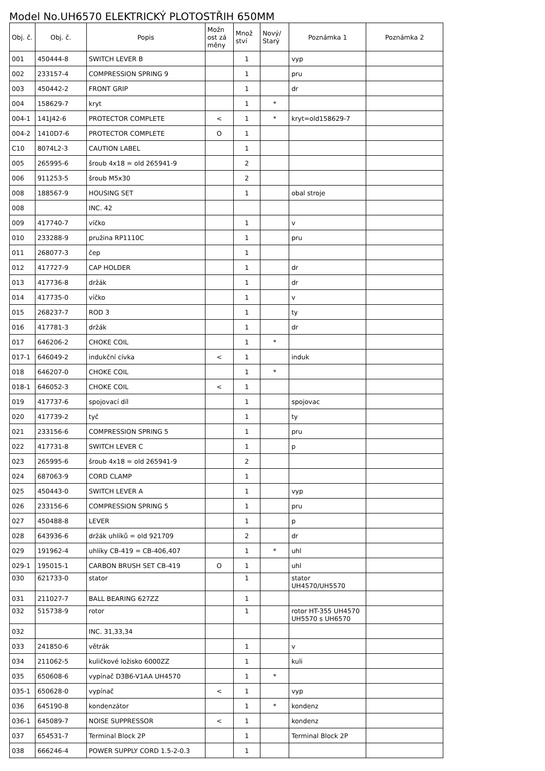Model No.UH6570 ELEKTRICKÝ PLOTOSTŘIH 650MM
| Obj. č. | Obj. č. | Popis | Možn ost zá měny | Množ ství | Nový/ Starý | Poznámka 1 | Poznámka 2 |
| --- | --- | --- | --- | --- | --- | --- | --- |
| 001 | 450444-8 | SWITCH LEVER B | | 1 | | vyp | |
| 002 | 233157-4 | COMPRESSION SPRING 9 | | 1 | | pru | |
| 003 | 450442-2 | FRONT GRIP | | 1 | | dr | |
| 004 | 158629-7 | kryt | | 1 | * | | |
| 004-1 | 141J42-6 | PROTECTOR COMPLETE | < | 1 | * | kryt=old158629-7 | |
| 004-2 | 1410D7-6 | PROTECTOR COMPLETE | O | 1 | | | |
| C10 | 8074L2-3 | CAUTION LABEL | | 1 | | | |
| 005 | 265995-6 | šroub 4x18 = old 265941-9 | | 2 | | | |
| 006 | 911253-5 | šroub M5x30 | | 2 | | | |
| 008 | 188567-9 | HOUSING SET | | 1 | | obal stroje | |
| 008 | | INC. 42 | | | | | |
| 009 | 417740-7 | víčko | | 1 | | v | |
| 010 | 233288-9 | pružina RP1110C | | 1 | | pru | |
| 011 | 268077-3 | čep | | 1 | | | |
| 012 | 417727-9 | CAP HOLDER | | 1 | | dr | |
| 013 | 417736-8 | držák | | 1 | | dr | |
| 014 | 417735-0 | víčko | | 1 | | v | |
| 015 | 268237-7 | ROD 3 | | 1 | | ty | |
| 016 | 417781-3 | držák | | 1 | | dr | |
| 017 | 646206-2 | CHOKE COIL | | 1 | * | | |
| 017-1 | 646049-2 | indukční cívka | < | 1 | | induk | |
| 018 | 646207-0 | CHOKE COIL | | 1 | * | | |
| 018-1 | 646052-3 | CHOKE COIL | < | 1 | | | |
| 019 | 417737-6 | spojovací díl | | 1 | | spojovac | |
| 020 | 417739-2 | tyč | | 1 | | ty | |
| 021 | 233156-6 | COMPRESSION SPRING 5 | | 1 | | pru | |
| 022 | 417731-8 | SWITCH LEVER C | | 1 | | p | |
| 023 | 265995-6 | šroub 4x18 = old 265941-9 | | 2 | | | |
| 024 | 687063-9 | CORD CLAMP | | 1 | | | |
| 025 | 450443-0 | SWITCH LEVER A | | 1 | | vyp | |
| 026 | 233156-6 | COMPRESSION SPRING 5 | | 1 | | pru | |
| 027 | 450488-8 | LEVER | | 1 | | p | |
| 028 | 643936-6 | držák uhlíků = old 921709 | | 2 | | dr | |
| 029 | 191962-4 | uhlíky CB-419 = CB-406,407 | | 1 | * | uhl | |
| 029-1 | 195015-1 | CARBON BRUSH SET CB-419 | O | 1 | | uhl | |
| 030 | 621733-0 | stator | | 1 | | stator UH4570/UH5570 | |
| 031 | 211027-7 | BALL BEARING 627ZZ | | 1 | | | |
| 032 | 515738-9 | rotor | | 1 | | rotor HT-355 UH4570 UH5570 s UH6570 | |
| 032 | | INC. 31,33,34 | | | | | |
| 033 | 241850-6 | větrák | | 1 | | v | |
| 034 | 211062-5 | kuličkové ložisko 6000ZZ | | 1 | | kuli | |
| 035 | 650608-6 | vypínač D3B6-V1AA UH4570 | | 1 | * | | |
| 035-1 | 650628-0 | vypínač | < | 1 | | vyp | |
| 036 | 645190-8 | kondenzátor | | 1 | * | kondenz | |
| 036-1 | 645089-7 | NOISE SUPPRESSOR | < | 1 | | kondenz | |
| 037 | 654531-7 | Terminal Block 2P | | 1 | | Terminal Block 2P | |
| 038 | 666246-4 | POWER SUPPLY CORD 1.5-2-0.3 | | 1 | | | |